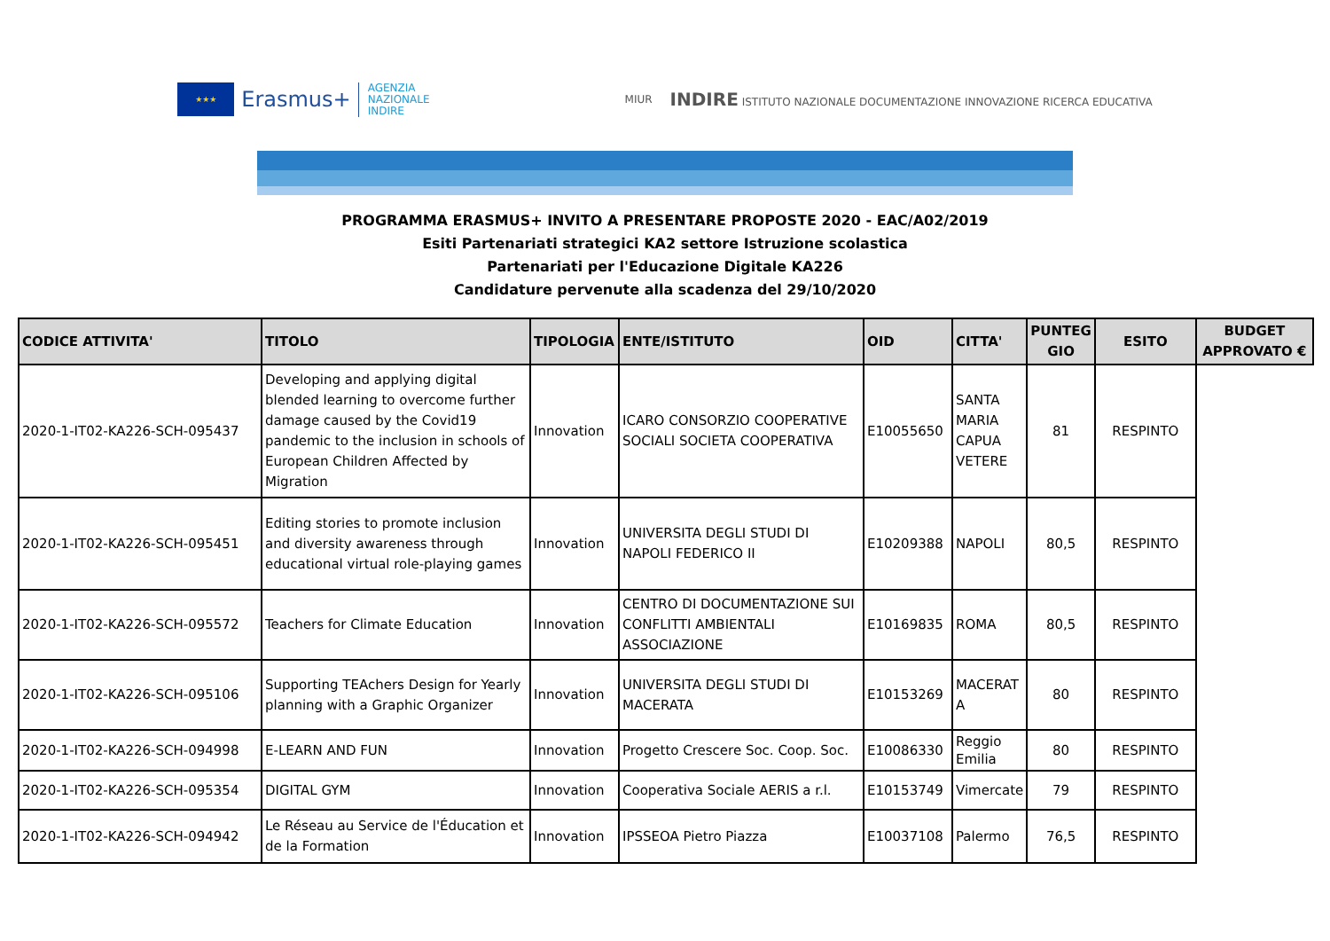★★★
Erasmus+
AGENZIA
NAZIONALE
INDIRE
MIUR INDIRE ISTITUTO NAZIONALE DOCUMENTAZIONE INNOVAZIONE RICERCA EDUCATIVA
PROGRAMMA ERASMUS+ INVITO A PRESENTARE PROPOSTE 2020 - EAC/A02/2019
Esiti Partenariati strategici KA2 settore Istruzione scolastica
Partenariati per l'Educazione Digitale KA226
Candidature pervenute alla scadenza del 29/10/2020
| CODICE ATTIVITA' | TITOLO | TIPOLOGIA | ENTE/ISTITUTO | OID | CITTA' | PUNTEG GIO | ESITO | BUDGET APPROVATO € |
| --- | --- | --- | --- | --- | --- | --- | --- | --- |
| 2020-1-IT02-KA226-SCH-095437 | Developing and applying digital blended learning to overcome further damage caused by the Covid19 pandemic to the inclusion in schools of European Children Affected by Migration | Innovation | ICARO CONSORZIO COOPERATIVE SOCIALI SOCIETA COOPERATIVA | E10055650 | SANTA MARIA CAPUA VETERE | 81 | RESPINTO | |
| 2020-1-IT02-KA226-SCH-095451 | Editing stories to promote inclusion and diversity awareness through educational virtual role-playing games | Innovation | UNIVERSITA DEGLI STUDI DI NAPOLI FEDERICO II | E10209388 | NAPOLI | 80,5 | RESPINTO | |
| 2020-1-IT02-KA226-SCH-095572 | Teachers for Climate Education | Innovation | CENTRO DI DOCUMENTAZIONE SUI CONFLITTI AMBIENTALI ASSOCIAZIONE | E10169835 | ROMA | 80,5 | RESPINTO | |
| 2020-1-IT02-KA226-SCH-095106 | Supporting TEAchers Design for Yearly planning with a Graphic Organizer | Innovation | UNIVERSITA DEGLI STUDI DI MACERATA | E10153269 | MACERAT A | 80 | RESPINTO | |
| 2020-1-IT02-KA226-SCH-094998 | E-LEARN AND FUN | Innovation | Progetto Crescere Soc. Coop. Soc. | E10086330 | Reggio Emilia | 80 | RESPINTO | |
| 2020-1-IT02-KA226-SCH-095354 | DIGITAL GYM | Innovation | Cooperativa Sociale AERIS a r.l. | E10153749 | Vimercate | 79 | RESPINTO | |
| 2020-1-IT02-KA226-SCH-094942 | Le Réseau au Service de l'Éducation et de la Formation | Innovation | IPSSEOA Pietro Piazza | E10037108 | Palermo | 76,5 | RESPINTO | |